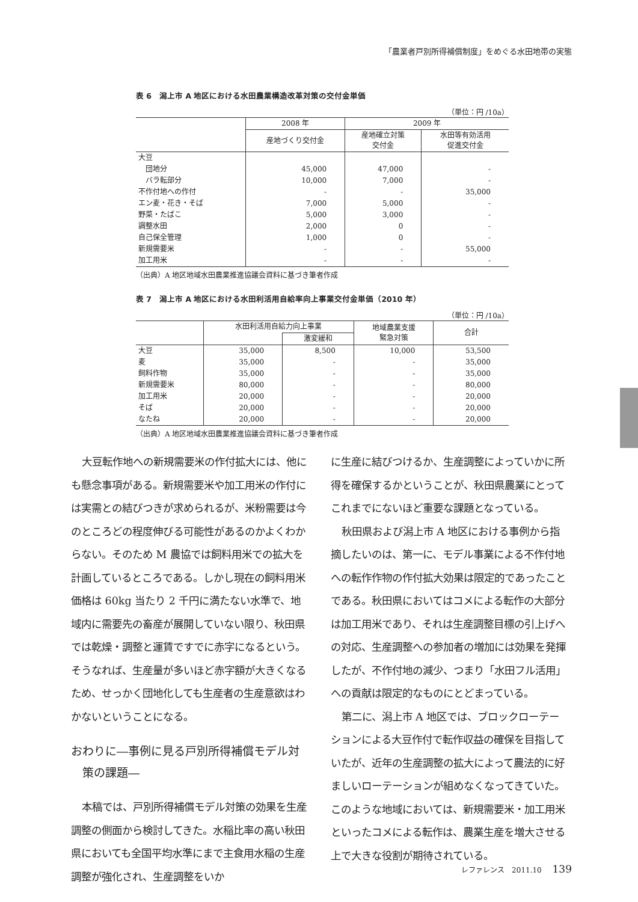「農業者戸別所得補償制度」をめぐる水田地帯の実態
表 6　潟上市 A 地区における水田農業構造改革対策の交付金単価
（単位：円 /10a）
| | 2008 年 | 2009 年 | |
| --- | --- | --- | --- |
| | 産地づくり交付金 | 産地確立対策 交付金 | 水田等有効活用 促進交付金 |
| 大豆 | | | |
| 団地分 | 45,000 | 47,000 | - |
| バラ転部分 | 10,000 | 7,000 | - |
| 不作付地への作付 | - | - | 35,000 |
| エン麦・花き・そば | 7,000 | 5,000 | - |
| 野菜・たばこ | 5,000 | 3,000 | - |
| 調整水田 | 2,000 | 0 | - |
| 自己保全管理 | 1,000 | 0 | - |
| 新規需要米 | - | - | 55,000 |
| 加工用米 | - | - | - |
（出典）A 地区地域水田農業推進協議会資料に基づき筆者作成
表 7　潟上市 A 地区における水田利活用自給率向上事業交付金単価（2010 年）
（単位：円 /10a）
| | 水田利活用自給力向上事業 | | 地域農業支援 緊急対策 | 合計 |
| --- | --- | --- | --- | --- |
| | | 激変緩和 | | |
| 大豆 | 35,000 | 8,500 | 10,000 | 53,500 |
| 麦 | 35,000 | - | - | 35,000 |
| 飼料作物 | 35,000 | - | - | 35,000 |
| 新規需要米 | 80,000 | - | - | 80,000 |
| 加工用米 | 20,000 | - | - | 20,000 |
| そば | 20,000 | - | - | 20,000 |
| なたね | 20,000 | - | - | 20,000 |
（出典）A 地区地域水田農業推進協議会資料に基づき筆者作成
大豆転作地への新規需要米の作付拡大には、他にも懸念事項がある。新規需要米や加工用米の作付には実需との結びつきが求められるが、米粉需要は今のところどの程度伸びる可能性があるのかよくわからない。そのため M 農協では飼料用米での拡大を計画しているところである。しかし現在の飼料用米価格は 60kg 当たり 2 千円に満たない水準で、地域内に需要先の畜産が展開していない限り、秋田県では乾燥・調整と運賃ですでに赤字になるという。そうなれば、生産量が多いほど赤字額が大きくなるため、せっかく団地化しても生産者の生産意欲はわかないということになる。
おわりに―事例に見る戸別所得補償モデル対策の課題―
本稿では、戸別所得補償モデル対策の効果を生産調整の側面から検討してきた。水稲比率の高い秋田県においても全国平均水準にまで主食用水稲の生産調整が強化され、生産調整をいか
に生産に結びつけるか、生産調整によっていかに所得を確保するかということが、秋田県農業にとってこれまでにないほど重要な課題となっている。
秋田県および潟上市 A 地区における事例から指摘したいのは、第一に、モデル事業による不作付地への転作作物の作付拡大効果は限定的であったことである。秋田県においてはコメによる転作の大部分は加工用米であり、それは生産調整目標の引上げへの対応、生産調整への参加者の増加には効果を発揮したが、不作付地の減少、つまり「水田フル活用」への貢献は限定的なものにとどまっている。
第二に、潟上市 A 地区では、ブロックローテーションによる大豆作付で転作収益の確保を目指していたが、近年の生産調整の拡大によって農法的に好ましいローテーションが組めなくなってきていた。このような地域においては、新規需要米・加工用米といったコメによる転作は、農業生産を増大させる上で大きな役割が期待されている。
レファレンス　2011.10 139